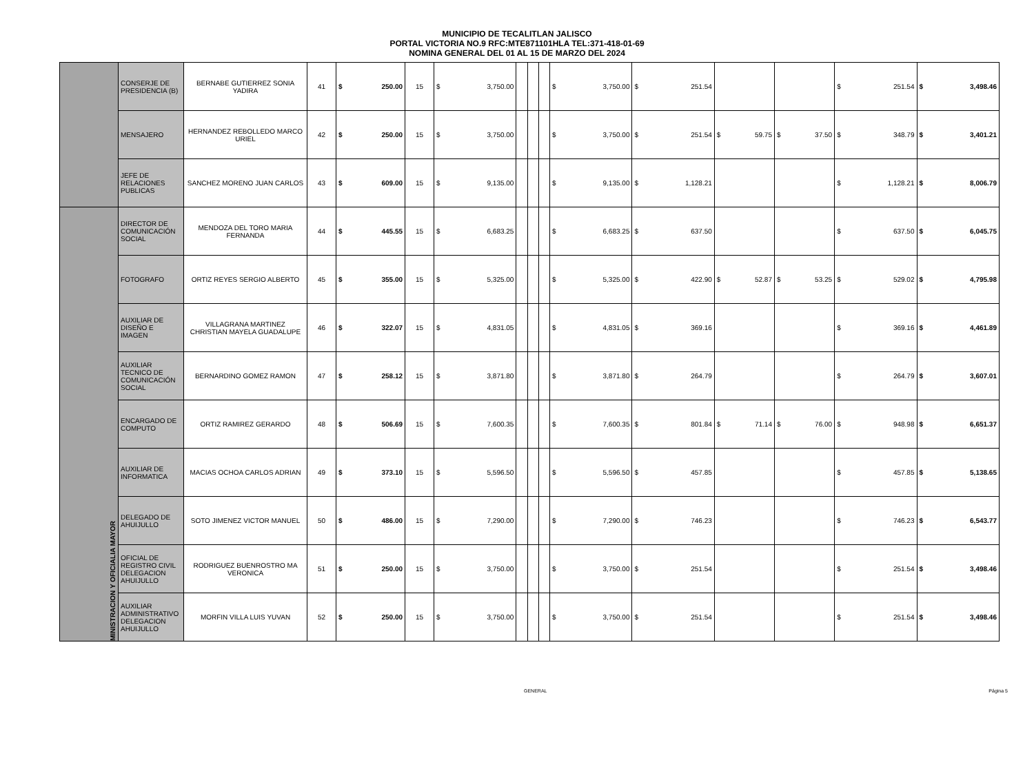MUNICIPIO DE TECALITLAN JALISCO
PORTAL VICTORIA NO.9 RFC:MTE871101HLA TEL:371-418-01-69
NOMINA GENERAL DEL 01 AL 15 DE MARZO DEL 2024
| | CONSERJE DE PRESIDENCIA (B) | BERNABE GUTIERREZ SONIA YADIRA | 41 | $ 250.00 | 15 | $ 3,750.00 | | | | $ 3,750.00 | $ 251.54 | | | $ 251.54 | $ 3,498.46 |
| | MENSAJERO | HERNANDEZ REBOLLEDO MARCO URIEL | 42 | $ 250.00 | 15 | $ 3,750.00 | | | | $ 3,750.00 | $ 251.54 | $ 59.75 | $ 37.50 | $ 348.79 | $ 3,401.21 |
| | JEFE DE RELACIONES PUBLICAS | SANCHEZ MORENO JUAN CARLOS | 43 | $ 609.00 | 15 | $ 9,135.00 | | | | $ 9,135.00 | $ 1,128.21 | | | $ 1,128.21 | $ 8,006.79 |
| MINISTRACION Y OFICIALIA MAYOR | DIRECTOR DE COMUNICACIÓN SOCIAL | MENDOZA DEL TORO MARIA FERNANDA | 44 | $ 445.55 | 15 | $ 6,683.25 | | | | $ 6,683.25 | $ 637.50 | | | $ 637.50 | $ 6,045.75 |
| | FOTOGRAFO | ORTIZ REYES SERGIO ALBERTO | 45 | $ 355.00 | 15 | $ 5,325.00 | | | | $ 5,325.00 | $ 422.90 | $ 52.87 | $ 53.25 | $ 529.02 | $ 4,795.98 |
| | AUXILIAR DE DISEÑO E IMAGEN | VILLAGRANA MARTINEZ CHRISTIAN MAYELA GUADALUPE | 46 | $ 322.07 | 15 | $ 4,831.05 | | | | $ 4,831.05 | $ 369.16 | | | $ 369.16 | $ 4,461.89 |
| | AUXILIAR TECNICO DE COMUNICACIÓN SOCIAL | BERNARDINO GOMEZ RAMON | 47 | $ 258.12 | 15 | $ 3,871.80 | | | | $ 3,871.80 | $ 264.79 | | | $ 264.79 | $ 3,607.01 |
| | ENCARGADO DE COMPUTO | ORTIZ RAMIREZ GERARDO | 48 | $ 506.69 | 15 | $ 7,600.35 | | | | $ 7,600.35 | $ 801.84 | $ 71.14 | $ 76.00 | $ 948.98 | $ 6,651.37 |
| | AUXILIAR DE INFORMATICA | MACIAS OCHOA CARLOS ADRIAN | 49 | $ 373.10 | 15 | $ 5,596.50 | | | | $ 5,596.50 | $ 457.85 | | | $ 457.85 | $ 5,138.65 |
| | DELEGADO DE AHUIJULLO | SOTO JIMENEZ VICTOR MANUEL | 50 | $ 486.00 | 15 | $ 7,290.00 | | | | $ 7,290.00 | $ 746.23 | | | $ 746.23 | $ 6,543.77 |
| | OFICIAL DE REGISTRO CIVIL DELEGACION AHUIJULLO | RODRIGUEZ BUENROSTRO MA VERONICA | 51 | $ 250.00 | 15 | $ 3,750.00 | | | | $ 3,750.00 | $ 251.54 | | | $ 251.54 | $ 3,498.46 |
| | AUXILIAR ADMINISTRATIVO DELEGACION AHUIJULLO | MORFIN VILLA LUIS YUVAN | 52 | $ 250.00 | 15 | $ 3,750.00 | | | | $ 3,750.00 | $ 251.54 | | | $ 251.54 | $ 3,498.46 |
GENERAL Página 5